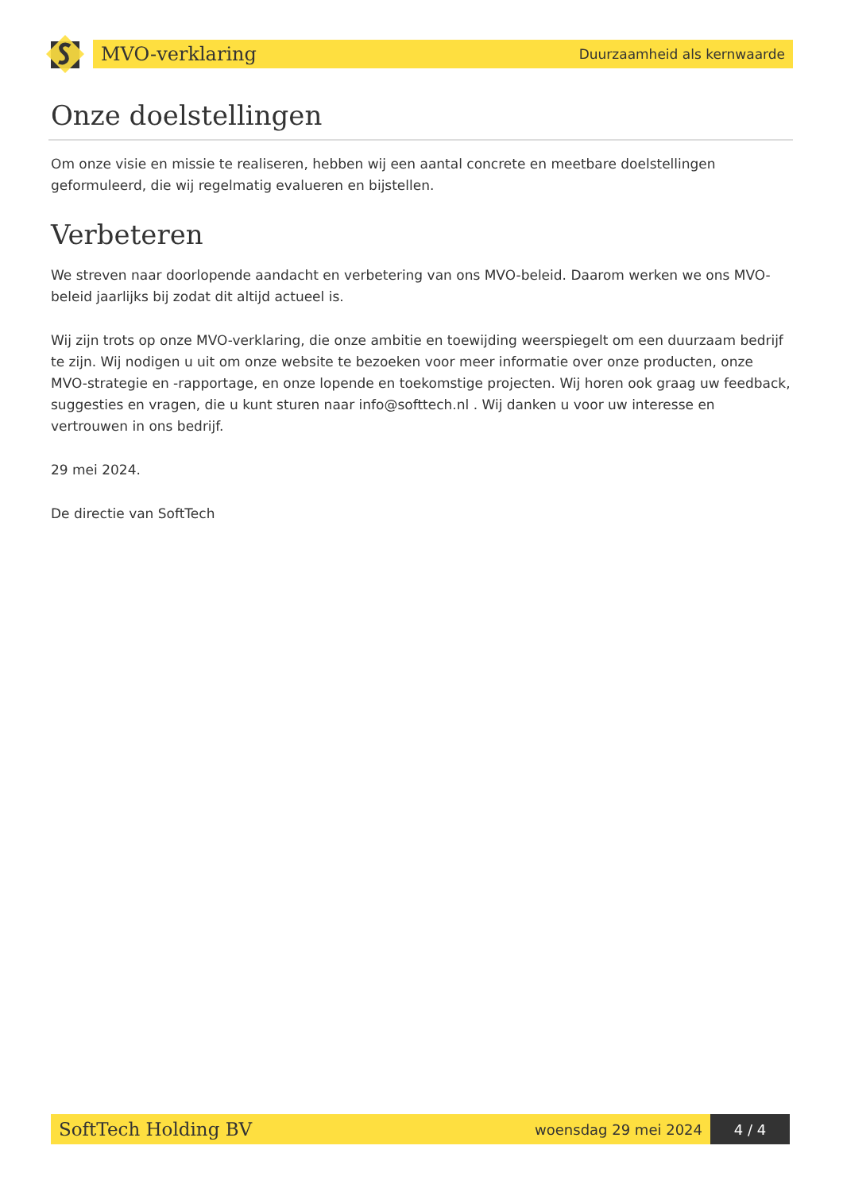MVO-verklaring Duurzaamheid als kernwaarde
Onze doelstellingen
Om onze visie en missie te realiseren, hebben wij een aantal concrete en meetbare doelstellingen geformuleerd, die wij regelmatig evalueren en bijstellen.
Verbeteren
We streven naar doorlopende aandacht en verbetering van ons MVO-beleid. Daarom werken we ons MVO-beleid jaarlijks bij zodat dit altijd actueel is.
Wij zijn trots op onze MVO-verklaring, die onze ambitie en toewijding weerspiegelt om een duurzaam bedrijf te zijn. Wij nodigen u uit om onze website te bezoeken voor meer informatie over onze producten, onze MVO-strategie en -rapportage, en onze lopende en toekomstige projecten. Wij horen ook graag uw feedback, suggesties en vragen, die u kunt sturen naar info@softtech.nl . Wij danken u voor uw interesse en vertrouwen in ons bedrijf.
29 mei 2024.
De directie van SoftTech
SoftTech Holding BV woensdag 29 mei 2024
4 / 4